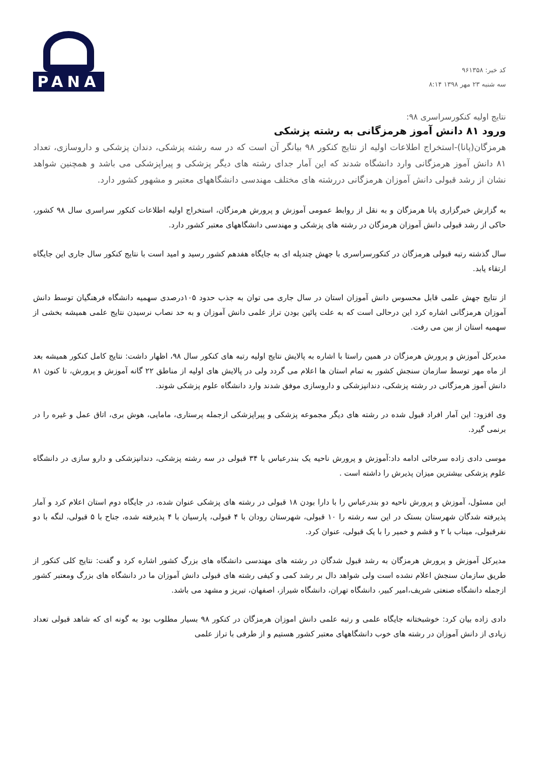کد خبر: ۹۶۱۳۵۸
سه شنبه ۲۳ مهر ۱۳۹۸ ۸:۱۴
PANA
نتایج اولیه کنکورسراسری ۹۸:
ورود ۸۱ دانش آموز هرمزگانی به رشته پزشکی
هرمزگان(پانا)-استخراج اطلاعات اولیه از نتایج کنکور ۹۸ بیانگر آن است که در سه رشته پزشکی، دندان پزشکی و داروسازی، تعداد ۸۱ دانش آموز هرمزگانی وارد دانشگاه شدند که این آمار جدای رشته های دیگر پزشکی و پیراپزشکی می باشد و همچنین شواهد نشان از رشد قبولی دانش آموزان هرمزگانی دررشته های مختلف مهندسی دانشگاههای معتبر و مشهور کشور دارد.
به گزارش خبرگزاری پانا هرمزگان و به نقل از روابط عمومی آموزش و پرورش هرمزگان، استخراج اولیه اطلاعات کنکور سراسری سال ۹۸ کشور، حاکی از رشد قبولی دانش آموزان هرمزگان در رشته های پزشکی و مهندسی دانشگاههای معتبر کشور دارد.
سال گذشته رتبه قبولی هرمزگان در کنکورسراسری با جهش چندپله ای به جایگاه هفدهم کشور رسید و امید است با نتایج کنکور سال جاری این جایگاه ارتقاء یابد.
از نتایج جهش علمی قابل محسوس دانش آموزان استان در سال جاری می توان به جذب حدود ۱۰۵درصدی سهمیه دانشگاه فرهنگیان توسط دانش آموزان هرمزگانی اشاره کرد این درحالی است که به علت پائین بودن تراز علمی دانش آموزان و به حد نصاب نرسیدن نتایج علمی همیشه بخشی از سهمیه استان از بین می رفت.
مدیرکل آموزش و پرورش هرمزگان در همین راستا با اشاره به پالایش نتایج اولیه رتبه های کنکور سال ۹۸، اظهار داشت: نتایج کامل کنکور همیشه بعد از ماه مهر توسط سازمان سنجش کشور به تمام استان ها اعلام می گردد ولی در پالایش های اولیه از مناطق ۲۲ گانه آموزش و پرورش، تا کنون ۸۱ دانش آموز هرمزگانی در رشته پزشکی، دندانپزشکی و داروسازی موفق شدند وارد دانشگاه علوم پزشکی شوند.
وی افزود: این آمار افراد قبول شده در رشته های دیگر مجموعه پزشکی و پیراپزشکی ازجمله پرستاری، مامایی، هوش بری، اتاق عمل و غیره را در برنمی گیرد.
موسی دادی زاده سرخائی ادامه داد:آموزش و پرورش ناحیه یک بندرعباس با ۳۴ قبولی در سه رشته پزشکی، دندانپزشکی و دارو سازی در دانشگاه علوم پزشکی بیشترین میزان پذیرش را داشته است .
این مسئول، آموزش و پرورش ناحیه دو بندرعباس را با دارا بودن ۱۸ قبولی در رشته های پزشکی عنوان شده، در جایگاه دوم استان اعلام کرد و آمار پذیرفته شدگان شهرستان بستک در این سه رشته را ۱۰ قبولی، شهرستان رودان با ۴ قبولی، پارسیان با ۴ پذیرفته شده، جناح با ۵ قبولی، لنگه با دو نفرقبولی، میناب با ۲ و قشم و خمیر را با یک قبولی، عنوان کرد.
مدیرکل آموزش و پرورش هرمزگان به رشد قبول شدگان در رشته های مهندسی دانشگاه های بزرگ کشور اشاره کرد و گفت: نتایج کلی کنکور از طریق سازمان سنجش اعلام نشده است ولی شواهد دال بر رشد کمی و کیفی رشته های قبولی دانش آموزان ما در دانشگاه های بزرگ ومعتبر کشور ازجمله دانشگاه صنعتی شریف،امیر کبیر، دانشگاه تهران، دانشگاه شیراز، اصفهان، تبریز و مشهد می باشد.
دادی زاده بیان کرد: خوشبختانه جایگاه علمی و رتبه علمی دانش اموزان هرمزگان در کنکور ۹۸ بسیار مطلوب بود به گونه ای که شاهد قبولی تعداد زیادی از دانش آموزان در رشته های خوب دانشگاههای معتبر کشور هستیم و از طرفی با تراز علمی